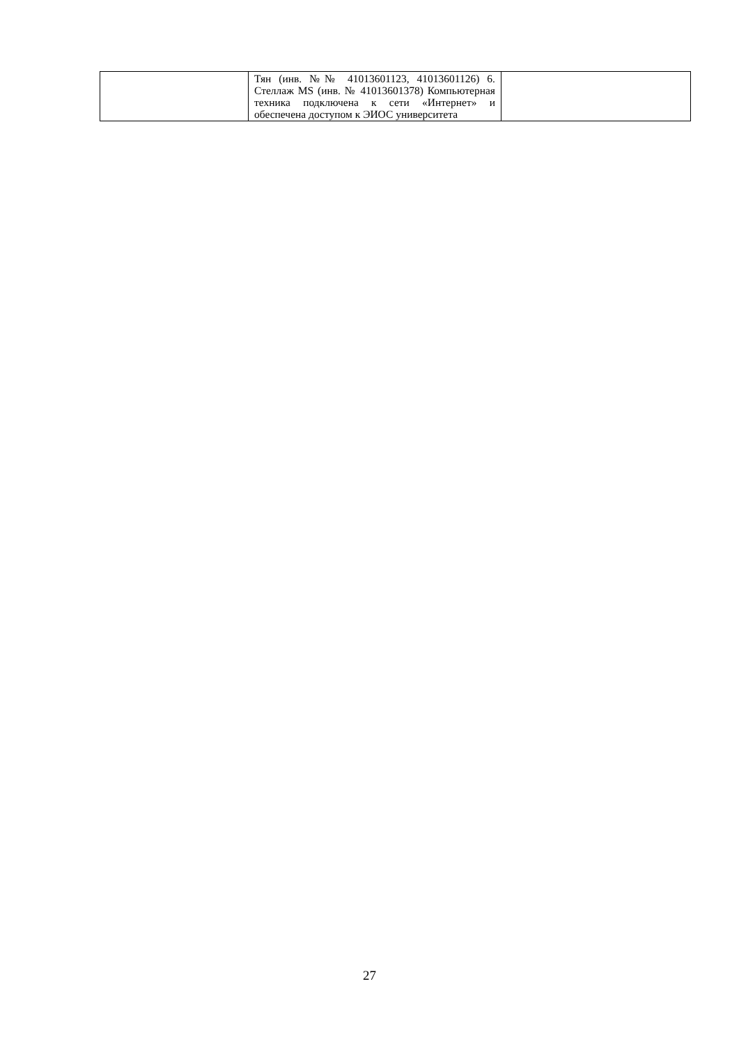| | Тян (инв. №№ 41013601123, 41013601126) 6. Стеллаж MS (инв. № 41013601378) Компьютерная техника подключена к сети «Интернет» и обеспечена доступом к ЭИОС университета | |
27